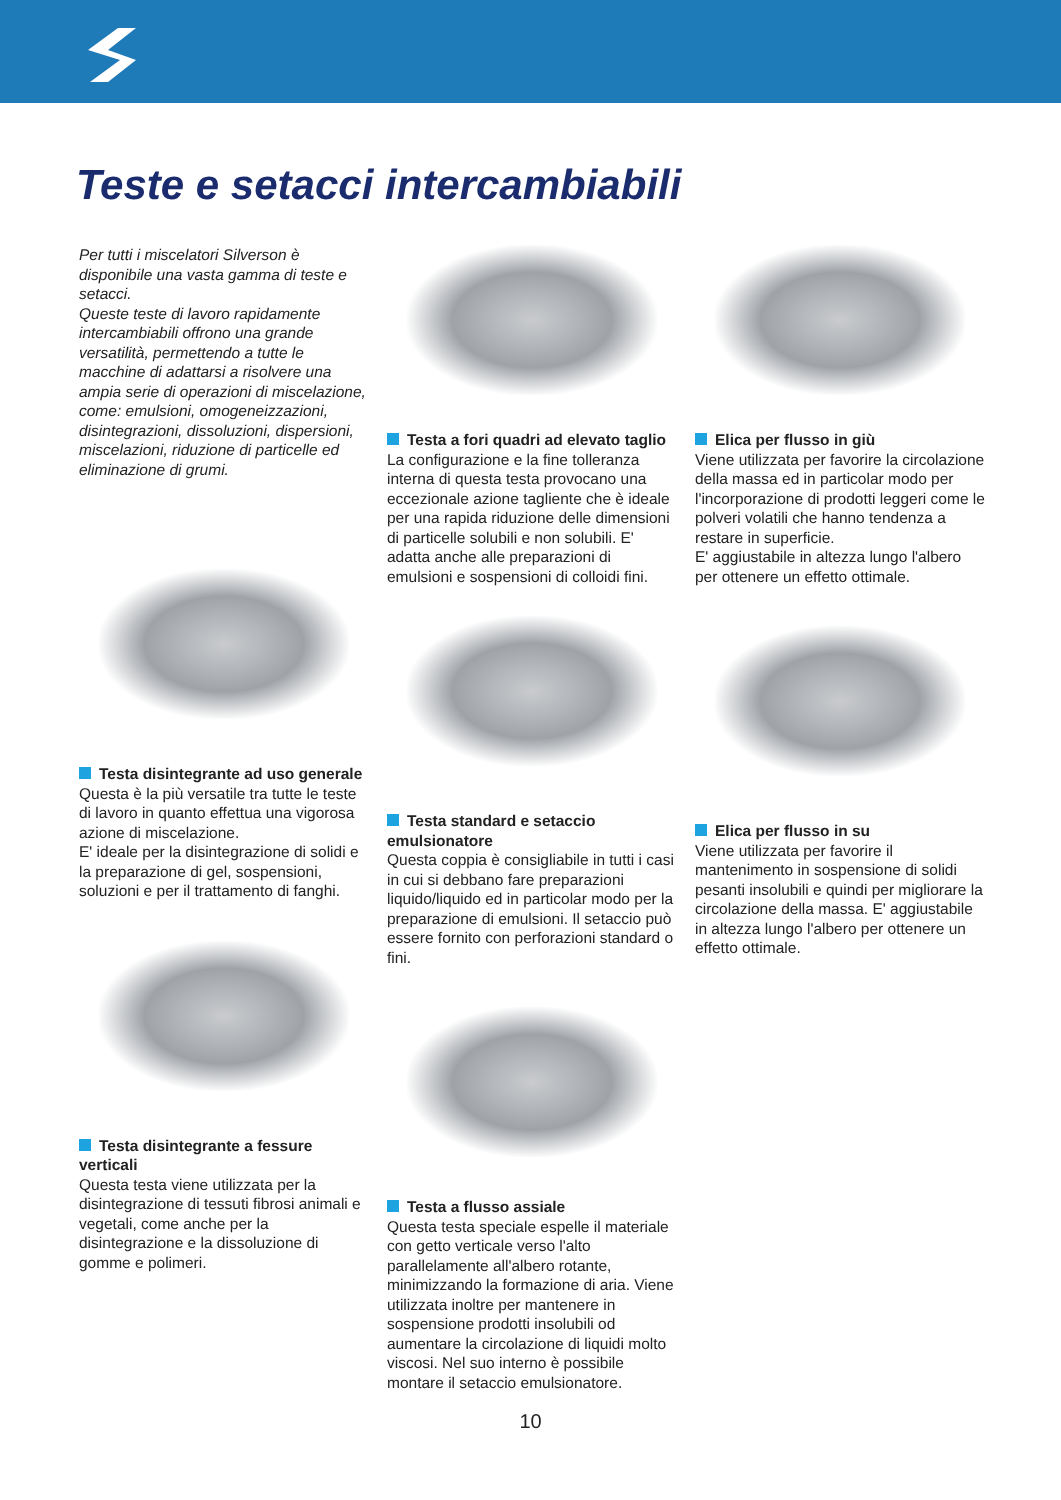Teste e setacci intercambiabili
Per tutti i miscelatori Silverson è disponibile una vasta gamma di teste e setacci.
Queste teste di lavoro rapidamente intercambiabili offrono una grande versatilità, permettendo a tutte le macchine di adattarsi a risolvere una ampia serie di operazioni di miscelazione, come: emulsioni, omogeneizzazioni, disintegrazioni, dissoluzioni, dispersioni, miscelazioni, riduzione di particelle ed eliminazione di grumi.
Testa disintegrante ad uso generale
Questa è la più versatile tra tutte le teste di lavoro in quanto effettua una vigorosa azione di miscelazione.
E' ideale per la disintegrazione di solidi e la preparazione di gel, sospensioni, soluzioni e per il trattamento di fanghi.
Testa disintegrante a fessure verticali
Questa testa viene utilizzata per la disintegrazione di tessuti fibrosi animali e vegetali, come anche per la disintegrazione e la dissoluzione di gomme e polimeri.
Testa a fori quadri ad elevato taglio
La configurazione e la fine tolleranza interna di questa testa provocano una eccezionale azione tagliente che è ideale per una rapida riduzione delle dimensioni di particelle solubili e non solubili. E' adatta anche alle preparazioni di emulsioni e sospensioni di colloidi fini.
Testa standard e setaccio emulsionatore
Questa coppia è consigliabile in tutti i casi in cui si debbano fare preparazioni liquido/liquido ed in particolar modo per la preparazione di emulsioni. Il setaccio può essere fornito con perforazioni standard o fini.
Testa a flusso assiale
Questa testa speciale espelle il materiale con getto verticale verso l'alto parallelamente all'albero rotante, minimizzando la formazione di aria. Viene utilizzata inoltre per mantenere in sospensione prodotti insolubili od aumentare la circolazione di liquidi molto viscosi. Nel suo interno è possibile montare il setaccio emulsionatore.
Elica per flusso in giù
Viene utilizzata per favorire la circolazione della massa ed in particolar modo per l'incorporazione di prodotti leggeri come le polveri volatili che hanno tendenza a restare in superficie.
E' aggiustabile in altezza lungo l'albero per ottenere un effetto ottimale.
Elica per flusso in su
Viene utilizzata per favorire il mantenimento in sospensione di solidi pesanti insolubili e quindi per migliorare la circolazione della massa. E' aggiustabile in altezza lungo l'albero per ottenere un effetto ottimale.
10